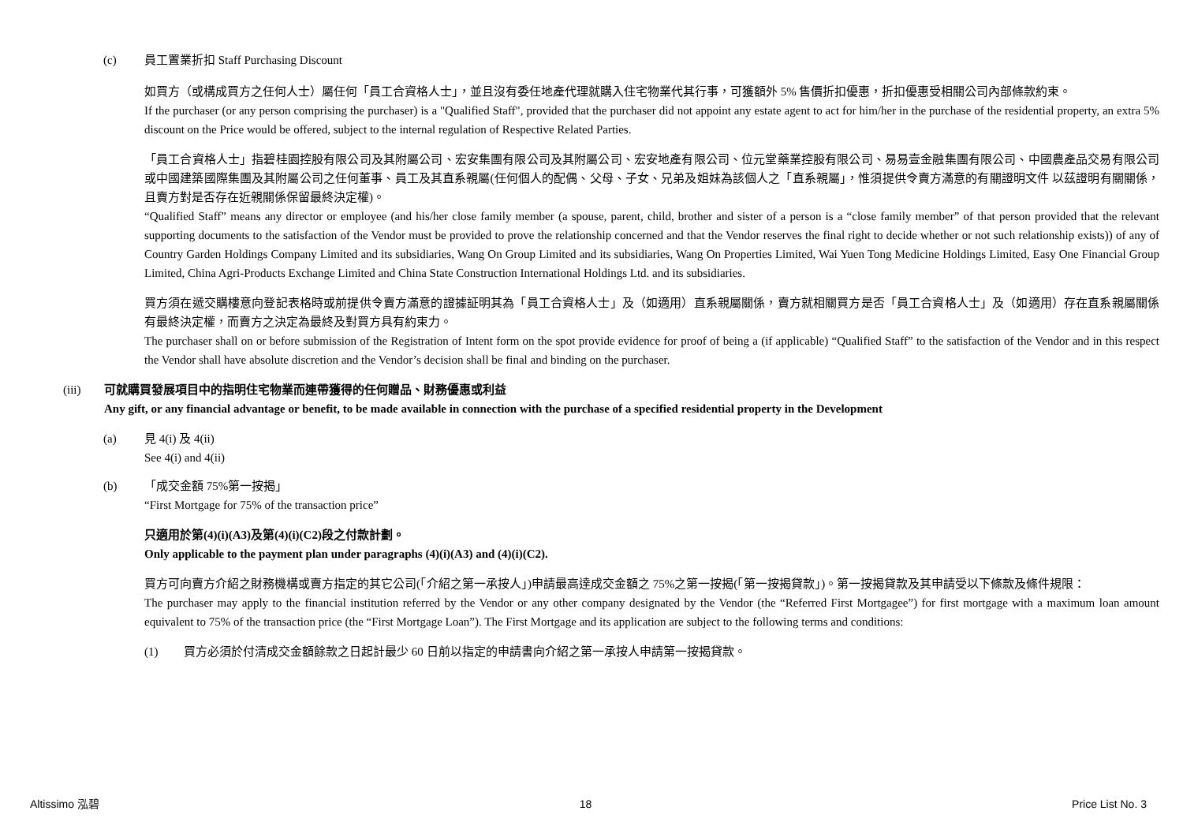(c) 員工置業折扣 Staff Purchasing Discount
如買方（或構成買方之任何人士）屬任何「員工合資格人士」，並且沒有委任地產代理就購入住宅物業代其行事，可獲額外 5% 售價折扣優惠，折扣優惠受相關公司內部條款約束。
If the purchaser (or any person comprising the purchaser) is a "Qualified Staff", provided that the purchaser did not appoint any estate agent to act for him/her in the purchase of the residential property, an extra 5% discount on the Price would be offered, subject to the internal regulation of Respective Related Parties.
「員工合資格人士」指碧桂園控股有限公司及其附屬公司、宏安集團有限公司及其附屬公司、宏安地產有限公司、位元堂藥業控股有限公司、易易壹金融集團有限公司、中國農產品交易有限公司或中國建築國際集團及其附屬公司之任何董事、員工及其直系親屬(任何個人的配偶、父母、子女、兄弟及姐妹為該個人之「直系親屬」，惟須提供令賣方滿意的有關證明文件 以茲證明有關關係，且賣方對是否存在近親關係保留最終決定權)。
“Qualified Staff” means any director or employee (and his/her close family member (a spouse, parent, child, brother and sister of a person is a “close family member” of that person provided that the relevant supporting documents to the satisfaction of the Vendor must be provided to prove the relationship concerned and that the Vendor reserves the final right to decide whether or not such relationship exists)) of any of Country Garden Holdings Company Limited and its subsidiaries, Wang On Group Limited and its subsidiaries, Wang On Properties Limited, Wai Yuen Tong Medicine Holdings Limited, Easy One Financial Group Limited, China Agri-Products Exchange Limited and China State Construction International Holdings Ltd. and its subsidiaries.
買方須在遞交購樓意向登記表格時或前提供令賣方滿意的證據証明其為「員工合資格人士」及（如適用）直系親屬關係，賣方就相關買方是否「員工合資格人士」及（如適用）存在直系親屬關係有最終決定權，而賣方之決定為最終及對買方具有約束力。
The purchaser shall on or before submission of the Registration of Intent form on the spot provide evidence for proof of being a (if applicable) “Qualified Staff” to the satisfaction of the Vendor and in this respect the Vendor shall have absolute discretion and the Vendor’s decision shall be final and binding on the purchaser.
(iii) 可就購買發展項目中的指明住宅物業而連帶獲得的任何贈品、財務優惠或利益
Any gift, or any financial advantage or benefit, to be made available in connection with the purchase of a specified residential property in the Development
(a) 見 4(i) 及 4(ii)
See 4(i) and 4(ii)
(b) 「成交金額 75%第一按揭」
“First Mortgage for 75% of the transaction price”
只適用於第(4)(i)(A3)及第(4)(i)(C2)段之付款計劃。
Only applicable to the payment plan under paragraphs (4)(i)(A3) and (4)(i)(C2).
買方可向賣方介紹之財務機構或賣方指定的其它公司(「介紹之第一承按人」)申請最高達成交金額之 75%之第一按揭(「第一按揭貸款」)。第一按揭貸款及其申請受以下條款及條件規限：
The purchaser may apply to the financial institution referred by the Vendor or any other company designated by the Vendor (the “Referred First Mortgagee”) for first mortgage with a maximum loan amount equivalent to 75% of the transaction price (the “First Mortgage Loan”). The First Mortgage and its application are subject to the following terms and conditions:
(1) 買方必須於付清成交金額餘款之日起計最少 60 日前以指定的申請書向介紹之第一承按人申請第一按揭貸款。
Altissimo 泓碧 18 Price List No. 3